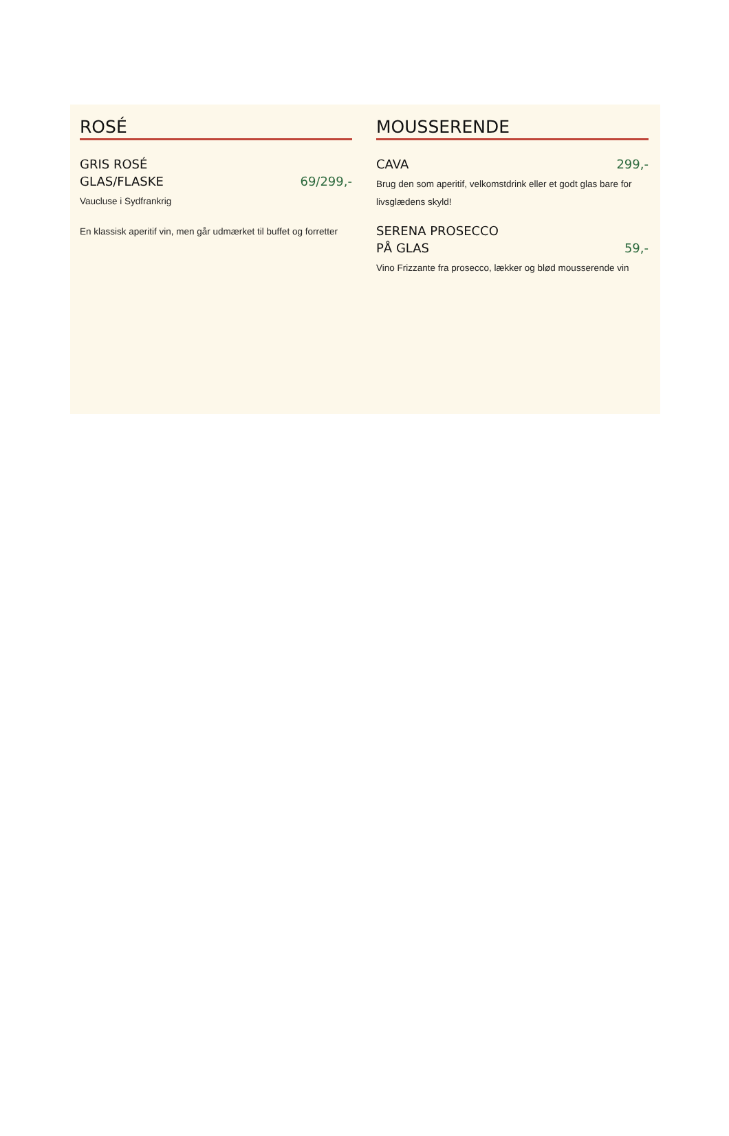ROSÉ
GRIS ROSÉ
GLAS/FLASKE
69/299,-
Vaucluse i Sydfrankrig
En klassisk aperitif vin, men går udmærket til buffet og forretter
MOUSSERENDE
CAVA
299,-
Brug den som aperitif, velkomstdrink eller et godt glas bare for livsglædens skyld!
SERENA PROSECCO
PÅ GLAS
59,-
Vino Frizzante fra prosecco, lækker og blød mousserende vin